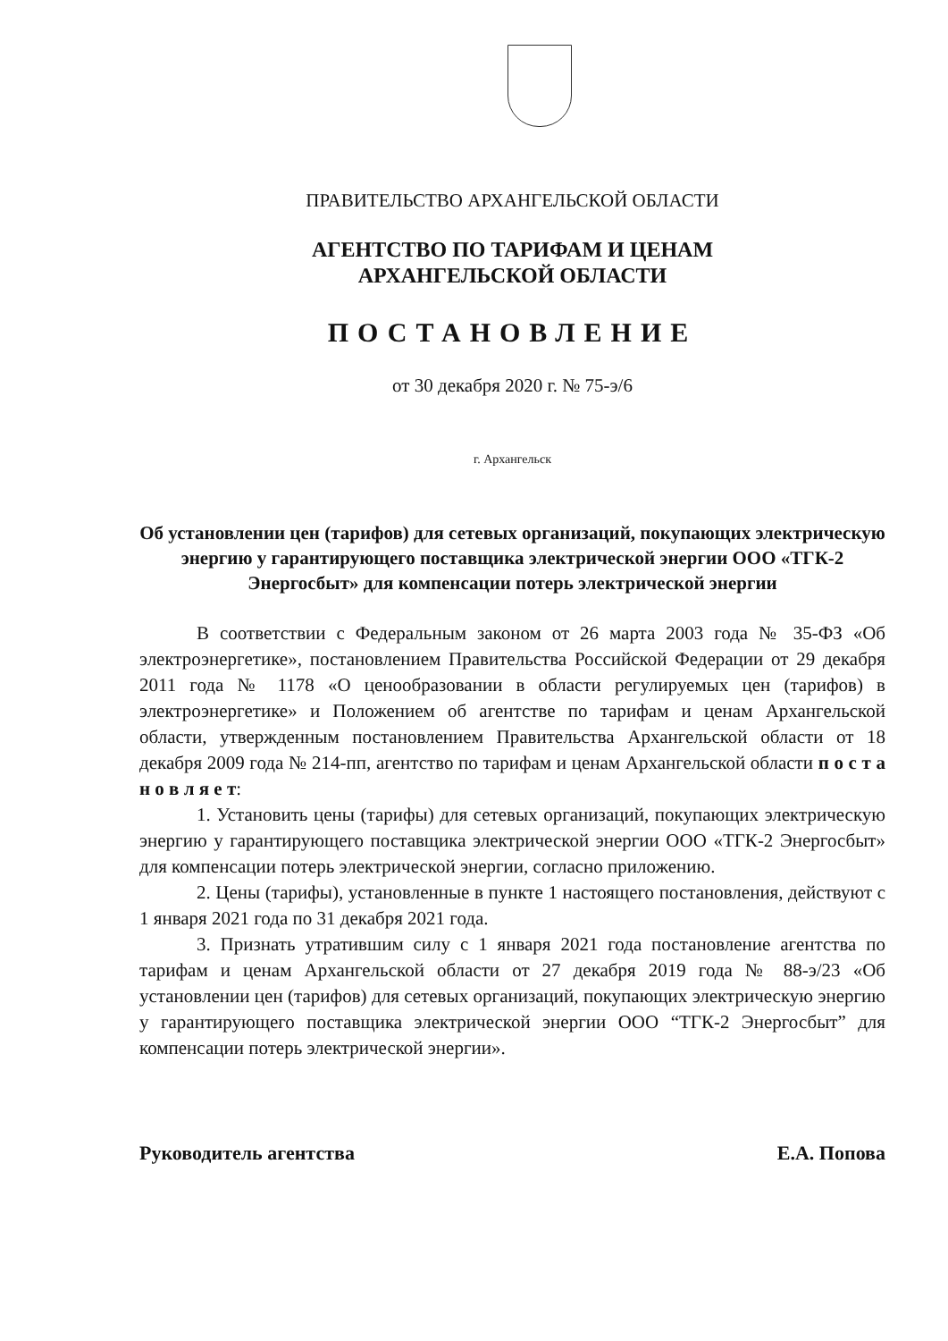ПРАВИТЕЛЬСТВО АРХАНГЕЛЬСКОЙ ОБЛАСТИ
АГЕНТСТВО ПО ТАРИФАМ И ЦЕНАМ
АРХАНГЕЛЬСКОЙ ОБЛАСТИ
ПОСТАНОВЛЕНИЕ
от 30 декабря 2020 г. № 75-э/6
г. Архангельск
Об установлении цен (тарифов) для сетевых организаций, покупающих электрическую энергию у гарантирующего поставщика электрической энергии ООО «ТГК-2 Энергосбыт» для компенсации потерь электрической энергии
В соответствии с Федеральным законом от 26 марта 2003 года № 35-ФЗ «Об электроэнергетике», постановлением Правительства Российской Федерации от 29 декабря 2011 года № 1178 «О ценообразовании в области регулируемых цен (тарифов) в электроэнергетике» и Положением об агентстве по тарифам и ценам Архангельской области, утвержденным постановлением Правительства Архангельской области от 18 декабря 2009 года № 214-пп, агентство по тарифам и ценам Архангельской области п о с т а н о в л я е т:
1. Установить цены (тарифы) для сетевых организаций, покупающих электрическую энергию у гарантирующего поставщика электрической энергии ООО «ТГК-2 Энергосбыт» для компенсации потерь электрической энергии, согласно приложению.
2. Цены (тарифы), установленные в пункте 1 настоящего постановления, действуют с 1 января 2021 года по 31 декабря 2021 года.
3. Признать утратившим силу с 1 января 2021 года постановление агентства по тарифам и ценам Архангельской области от 27 декабря 2019 года № 88-э/23 «Об установлении цен (тарифов) для сетевых организаций, покупающих электрическую энергию у гарантирующего поставщика электрической энергии ООО “ТГК-2 Энергосбыт” для компенсации потерь электрической энергии».
Руководитель агентства Е.А. Попова